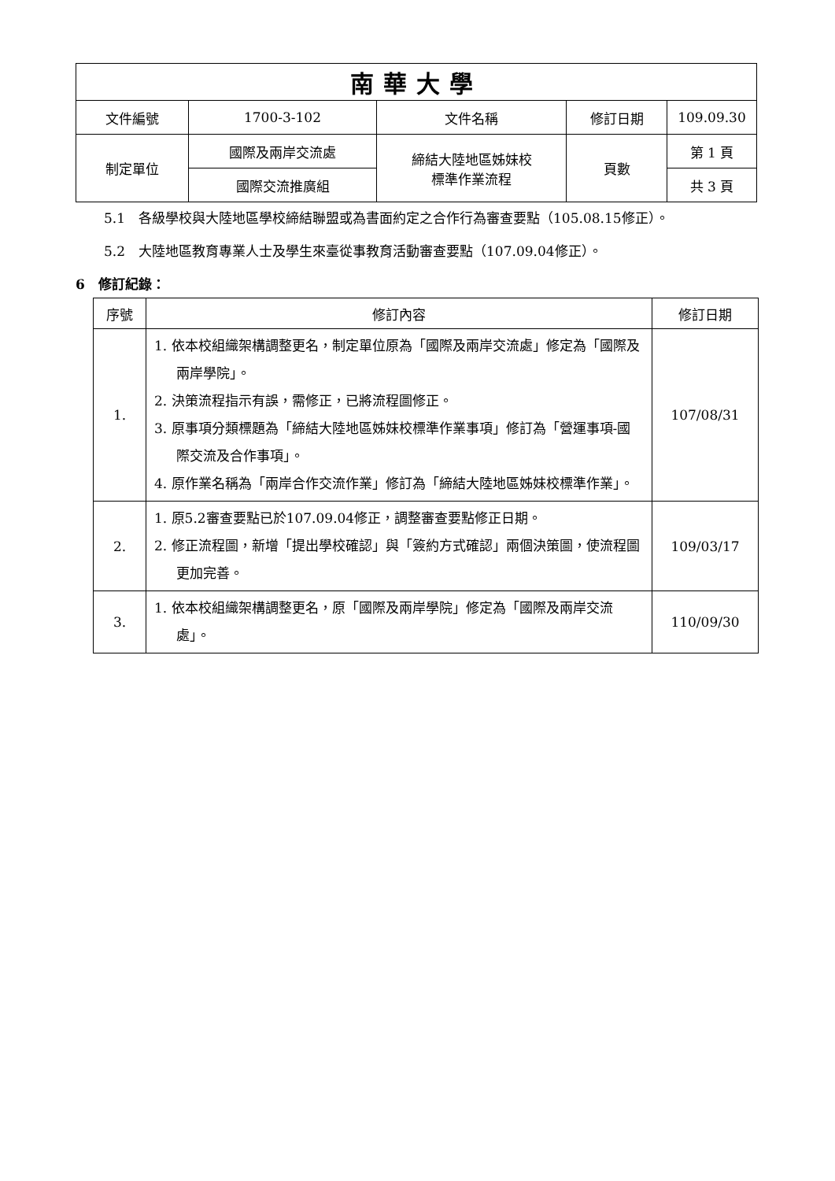| 南華大學 | | | | |
| 文件編號 | 1700-3-102 | 文件名稱 | 修訂日期 | 109.09.30 |
| 制定單位 | 國際及兩岸交流處 | 締結大陸地區姊妹校 標準作業流程 | 頁數 | 第 1 頁 |
| | 國際交流推廣組 | | | 共 3 頁 |
5.1　各級學校與大陸地區學校締結聯盟或為書面約定之合作行為審查要點（105.08.15修正）。
5.2　大陸地區教育專業人士及學生來臺從事教育活動審查要點（107.09.04修正）。
6　修訂紀錄：
| 序號 | 修訂內容 | 修訂日期 |
| --- | --- | --- |
| 1. | 1. 依本校組織架構調整更名，制定單位原為「國際及兩岸交流處」修定為「國際及兩岸學院」。 2. 決策流程指示有誤，需修正，已將流程圖修正。 3. 原事項分類標題為「締結大陸地區姊妹校標準作業事項」修訂為「營運事項-國際交流及合作事項」。 4. 原作業名稱為「兩岸合作交流作業」修訂為「締結大陸地區姊妹校標準作業」。 | 107/08/31 |
| 2. | 1. 原5.2審查要點已於107.09.04修正，調整審查要點修正日期。 2. 修正流程圖，新增「提出學校確認」與「簽約方式確認」兩個決策圖，使流程圖更加完善。 | 109/03/17 |
| 3. | 1. 依本校組織架構調整更名，原「國際及兩岸學院」修定為「國際及兩岸交流處」。 | 110/09/30 |